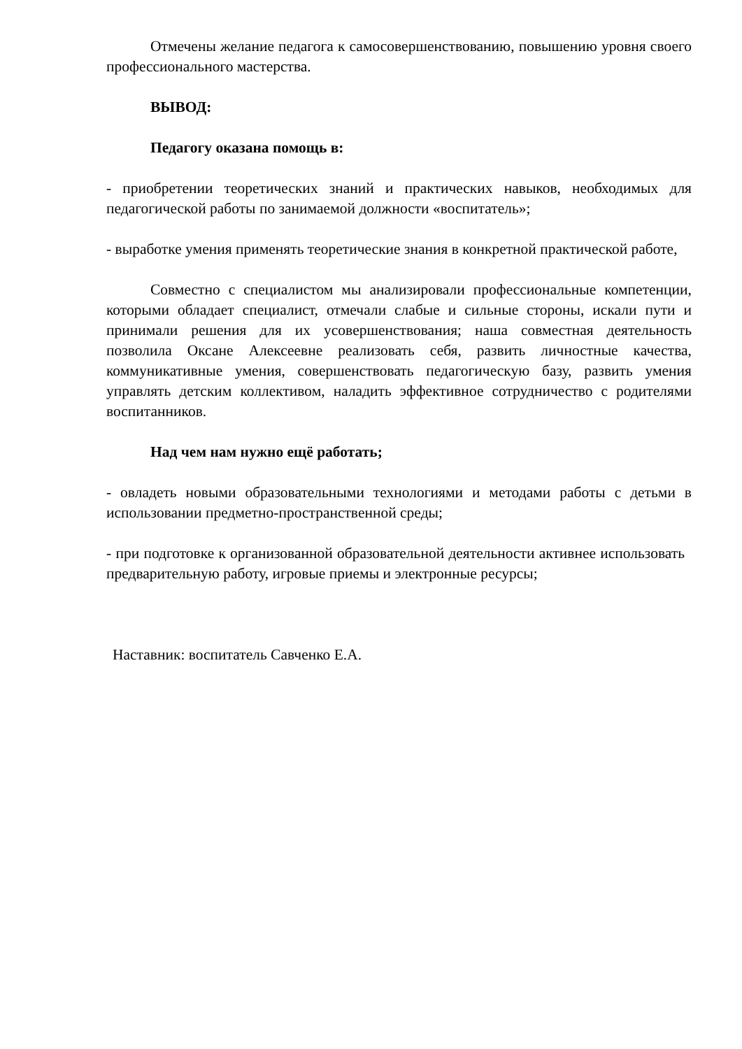Отмечены желание педагога к самосовершенствованию, повышению уровня своего профессионального мастерства.
ВЫВОД:
Педагогу оказана помощь в:
- приобретении теоретических знаний и практических навыков, необходимых для педагогической работы по занимаемой должности «воспитатель»;
- выработке умения применять теоретические знания в конкретной практической работе,
Совместно с специалистом мы анализировали профессиональные компетенции, которыми обладает специалист, отмечали слабые и сильные стороны, искали пути и принимали решения для их усовершенствования; наша совместная деятельность позволила Оксане Алексеевне реализовать себя, развить личностные качества, коммуникативные умения, совершенствовать педагогическую базу, развить умения управлять детским коллективом, наладить эффективное сотрудничество с родителями воспитанников.
Над чем нам нужно ещё работать;
- овладеть новыми образовательными технологиями и методами работы с детьми в использовании предметно-пространственной среды;
- при подготовке к организованной образовательной деятельности активнее использовать предварительную работу, игровые приемы и электронные ресурсы;
Наставник: воспитатель Савченко Е.А.